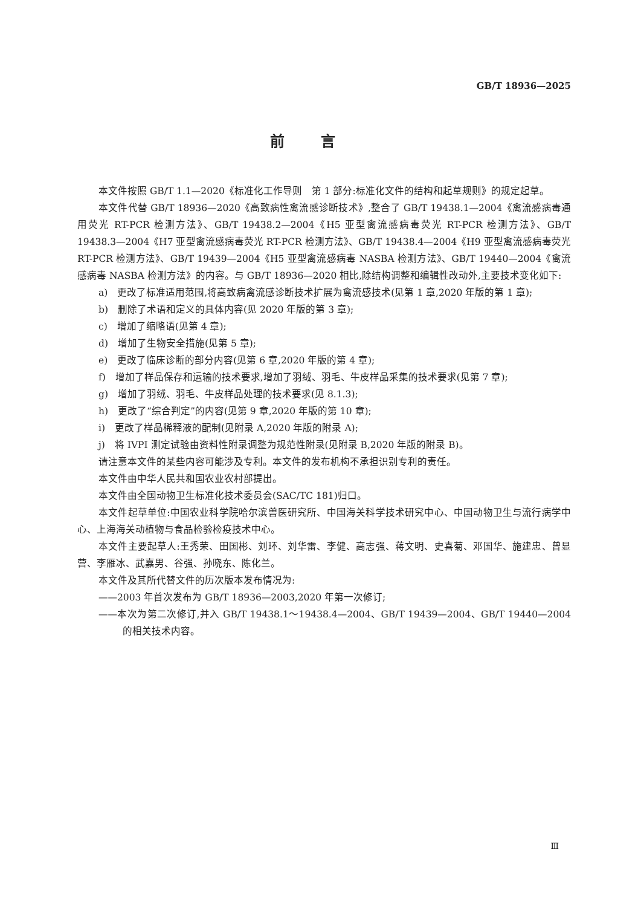GB/T 18936—2025
前言
本文件按照 GB/T 1.1—2020《标准化工作导则　第 1 部分:标准化文件的结构和起草规则》的规定起草。
本文件代替 GB/T 18936—2020《高致病性禽流感诊断技术》,整合了 GB/T 19438.1—2004《禽流感病毒通用荧光 RT-PCR 检测方法》、GB/T 19438.2—2004《H5 亚型禽流感病毒荧光 RT-PCR 检测方法》、GB/T 19438.3—2004《H7 亚型禽流感病毒荧光 RT-PCR 检测方法》、GB/T 19438.4—2004《H9 亚型禽流感病毒荧光 RT-PCR 检测方法》、GB/T 19439—2004《H5 亚型禽流感病毒 NASBA 检测方法》、GB/T 19440—2004《禽流感病毒 NASBA 检测方法》的内容。与 GB/T 18936—2020 相比,除结构调整和编辑性改动外,主要技术变化如下:
a)　更改了标准适用范围,将高致病禽流感诊断技术扩展为禽流感技术(见第 1 章,2020 年版的第 1 章);
b)　删除了术语和定义的具体内容(见 2020 年版的第 3 章);
c)　增加了缩略语(见第 4 章);
d)　增加了生物安全措施(见第 5 章);
e)　更改了临床诊断的部分内容(见第 6 章,2020 年版的第 4 章);
f)　增加了样品保存和运输的技术要求,增加了羽绒、羽毛、牛皮样品采集的技术要求(见第 7 章);
g)　增加了羽绒、羽毛、牛皮样品处理的技术要求(见 8.1.3);
h)　更改了“综合判定”的内容(见第 9 章,2020 年版的第 10 章);
i)　更改了样品稀释液的配制(见附录 A,2020 年版的附录 A);
j)　将 IVPI 测定试验由资料性附录调整为规范性附录(见附录 B,2020 年版的附录 B)。
请注意本文件的某些内容可能涉及专利。本文件的发布机构不承担识别专利的责任。
本文件由中华人民共和国农业农村部提出。
本文件由全国动物卫生标准化技术委员会(SAC/TC 181)归口。
本文件起草单位:中国农业科学院哈尔滨兽医研究所、中国海关科学技术研究中心、中国动物卫生与流行病学中心、上海海关动植物与食品检验检疫技术中心。
本文件主要起草人:王秀荣、田国彬、刘环、刘华雷、李健、高志强、蒋文明、史喜菊、邓国华、施建忠、曾显营、李雁冰、武嘉男、谷强、孙晓东、陈化兰。
本文件及其所代替文件的历次版本发布情况为:
——2003 年首次发布为 GB/T 18936—2003,2020 年第一次修订;
——本次为第二次修订,并入 GB/T 19438.1～19438.4—2004、GB/T 19439—2004、GB/T 19440—2004 的相关技术内容。
Ⅲ